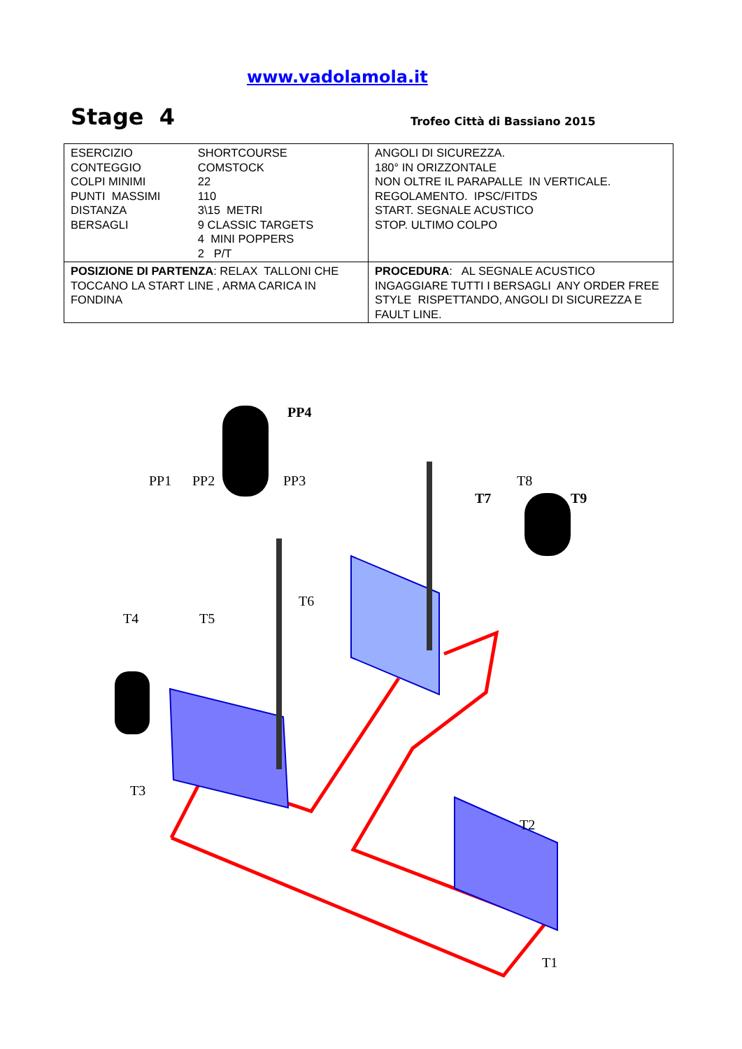www.vadolamola.it
Stage 4 Trofeo Città di Bassiano 2015
| / ESERCIZIO CONTEGGIO COLPI MINIMI PUNTI MASSIMI DISTANZA BERSAGLI / SHORTCOURSE COMSTOCK 22 110 3\15 METRI 9 CLASSIC TARGETS 4 MINI POPPERS 2 P/T / | ANGOLI DI SICUREZZA. 180° IN ORIZZONTALE NON OLTRE IL PARAPALLE IN VERTICALE. REGOLAMENTO. IPSC/FITDS START. SEGNALE ACUSTICO STOP. ULTIMO COLPO |
| POSIZIONE DI PARTENZA : RELAX TALLONI CHE TOCCANO LA START LINE , ARMA CARICA IN FONDINA | PROCEDURA : AL SEGNALE ACUSTICO INGAGGIARE TUTTI I BERSAGLI ANY ORDER FREE STYLE RISPETTANDO, ANGOLI DI SICUREZZA E FAULT LINE. |
PP4
PP1 PP2 PP3 T8
T7 T9
T6
T4 T5
T3
T2
T1